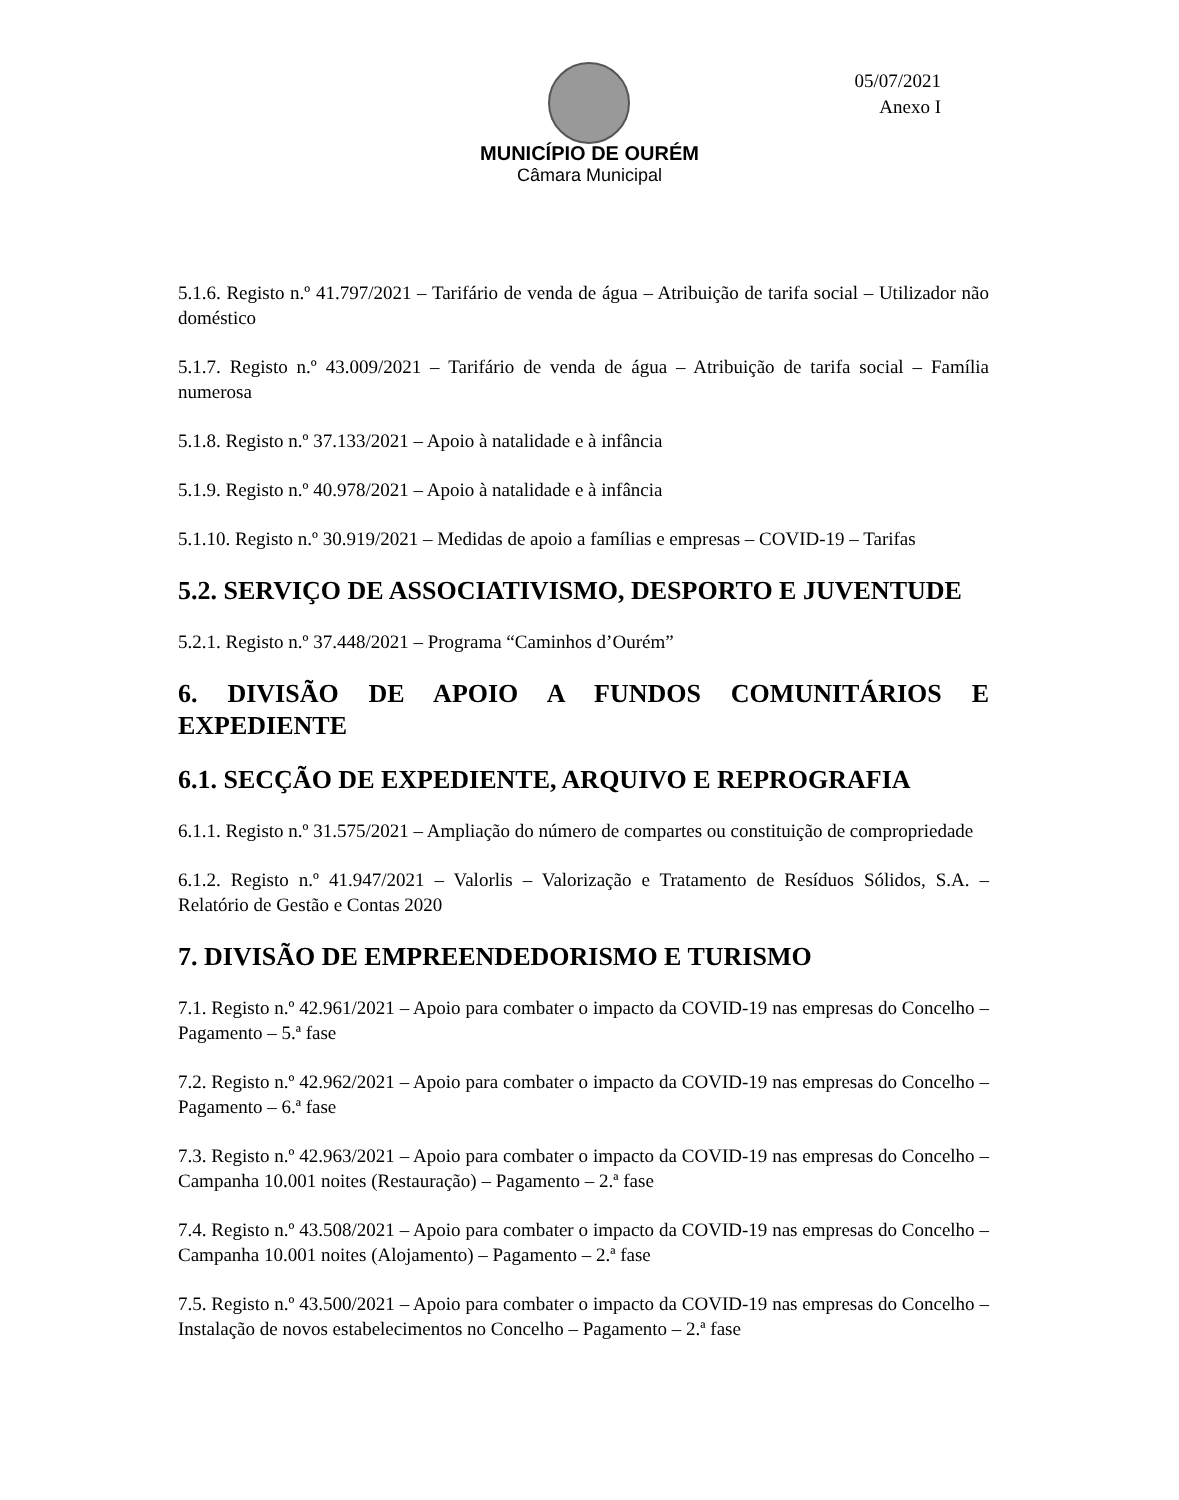05/07/2021
Anexo I
MUNICÍPIO DE OURÉM
Câmara Municipal
5.1.6. Registo n.º 41.797/2021 – Tarifário de venda de água – Atribuição de tarifa social – Utilizador não doméstico
5.1.7. Registo n.º 43.009/2021 – Tarifário de venda de água – Atribuição de tarifa social – Família numerosa
5.1.8. Registo n.º 37.133/2021 – Apoio à natalidade e à infância
5.1.9. Registo n.º 40.978/2021 – Apoio à natalidade e à infância
5.1.10. Registo n.º 30.919/2021 – Medidas de apoio a famílias e empresas – COVID-19 – Tarifas
5.2. SERVIÇO DE ASSOCIATIVISMO, DESPORTO E JUVENTUDE
5.2.1. Registo n.º 37.448/2021 – Programa “Caminhos d’Ourém”
6. DIVISÃO DE APOIO A FUNDOS COMUNITÁRIOS E EXPEDIENTE
6.1. SECÇÃO DE EXPEDIENTE, ARQUIVO E REPROGRAFIA
6.1.1. Registo n.º 31.575/2021 – Ampliação do número de compartes ou constituição de compropriedade
6.1.2. Registo n.º 41.947/2021 – Valorlis – Valorização e Tratamento de Resíduos Sólidos, S.A. – Relatório de Gestão e Contas 2020
7. DIVISÃO DE EMPREENDEDORISMO E TURISMO
7.1. Registo n.º 42.961/2021 – Apoio para combater o impacto da COVID-19 nas empresas do Concelho – Pagamento – 5.ª fase
7.2. Registo n.º 42.962/2021 – Apoio para combater o impacto da COVID-19 nas empresas do Concelho – Pagamento – 6.ª fase
7.3. Registo n.º 42.963/2021 – Apoio para combater o impacto da COVID-19 nas empresas do Concelho – Campanha 10.001 noites (Restauração) – Pagamento – 2.ª fase
7.4. Registo n.º 43.508/2021 – Apoio para combater o impacto da COVID-19 nas empresas do Concelho – Campanha 10.001 noites (Alojamento) – Pagamento – 2.ª fase
7.5. Registo n.º 43.500/2021 – Apoio para combater o impacto da COVID-19 nas empresas do Concelho – Instalação de novos estabelecimentos no Concelho – Pagamento – 2.ª fase